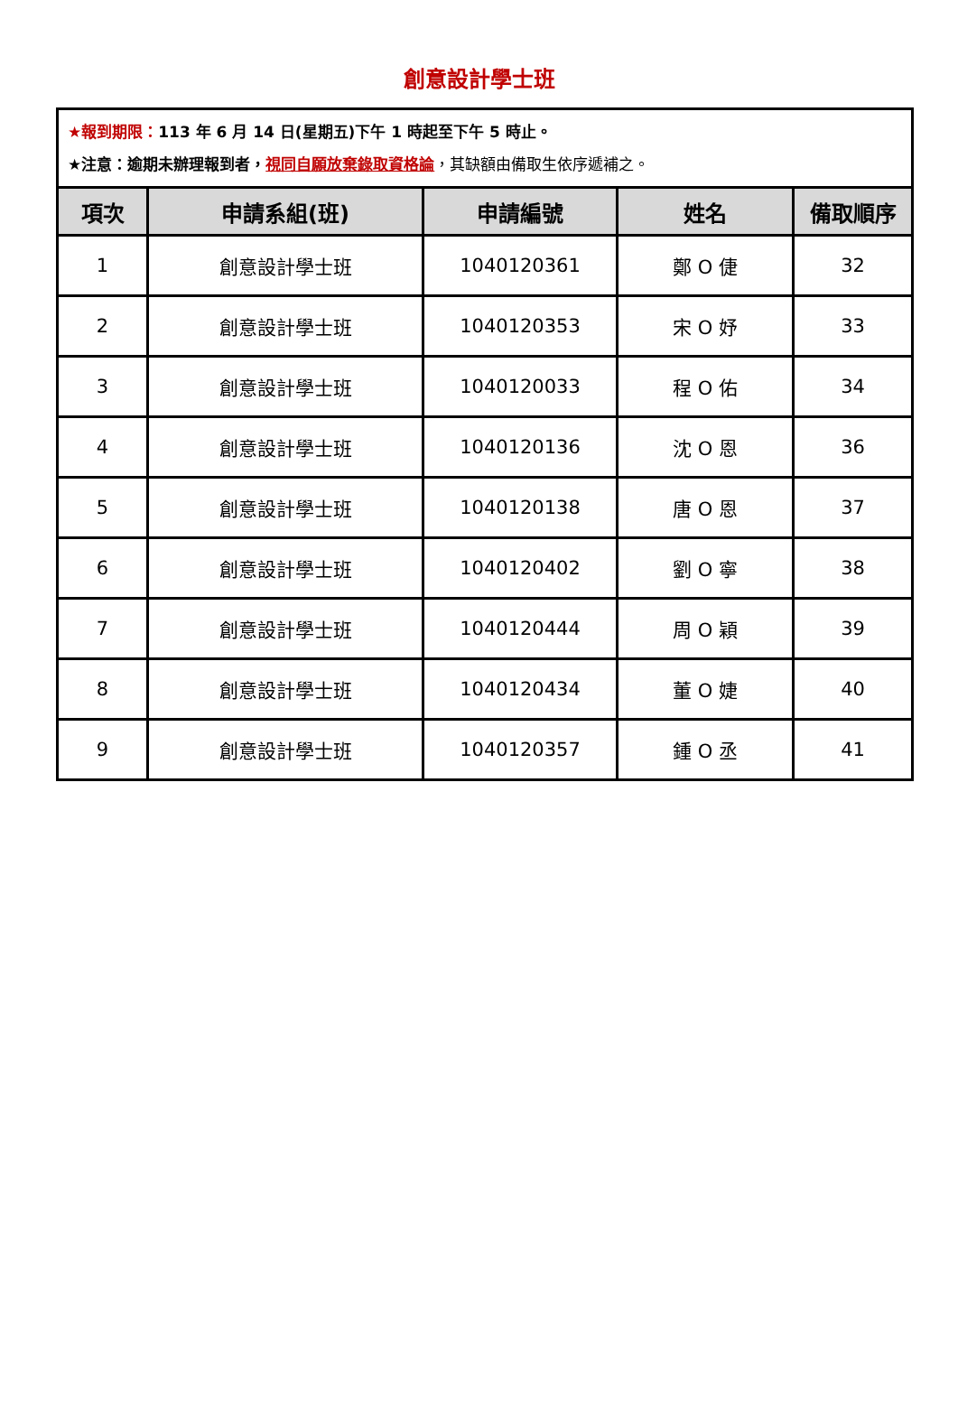創意設計學士班
| ★報到期限： 113 年 6 月 14 日(星期五)下午 1 時起至下午 5 時止。 ★注意：逾期未辦理報到者， 視同自願放棄錄取資格論 ，其缺額由備取生依序遞補之。 | | | | |
| 項次 | 申請系組(班) | 申請編號 | 姓名 | 備取順序 |
| 1 | 創意設計學士班 | 1040120361 | 鄭 O 倢 | 32 |
| 2 | 創意設計學士班 | 1040120353 | 宋 O 妤 | 33 |
| 3 | 創意設計學士班 | 1040120033 | 程 O 佑 | 34 |
| 4 | 創意設計學士班 | 1040120136 | 沈 O 恩 | 36 |
| 5 | 創意設計學士班 | 1040120138 | 唐 O 恩 | 37 |
| 6 | 創意設計學士班 | 1040120402 | 劉 O 寧 | 38 |
| 7 | 創意設計學士班 | 1040120444 | 周 O 穎 | 39 |
| 8 | 創意設計學士班 | 1040120434 | 董 O 婕 | 40 |
| 9 | 創意設計學士班 | 1040120357 | 鍾 O 丞 | 41 |